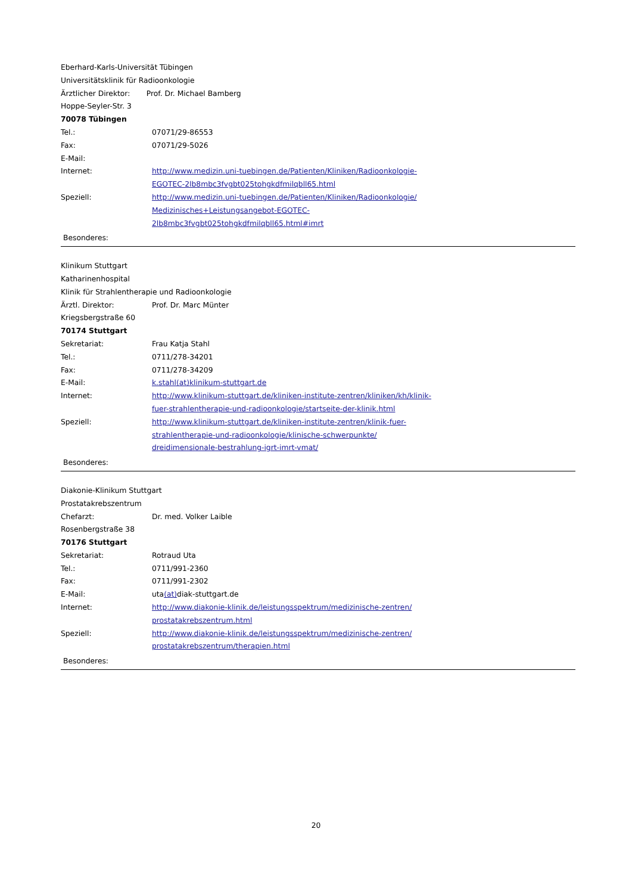Eberhard-Karls-Universität Tübingen
Universitätsklinik für Radioonkologie
Ärztlicher Direktor: Prof. Dr. Michael Bamberg
Hoppe-Seyler-Str. 3
70078 Tübingen
Tel.: 07071/29-86553
Fax: 07071/29-5026
E-Mail:
Internet: http://www.medizin.uni-tuebingen.de/Patienten/Kliniken/Radioonkologie-
EGOTEC-2lb8mbc3fvgbt025tohgkdfmilqbll65.html
Speziell: http://www.medizin.uni-tuebingen.de/Patienten/Kliniken/Radioonkologie/
Medizinisches+Leistungsangebot-EGOTEC-
2lb8mbc3fvgbt025tohgkdfmilqbll65.html#imrt
Besonderes:
Klinikum Stuttgart
Katharinenhospital
Klinik für Strahlentherapie und Radioonkologie
Ärztl. Direktor: Prof. Dr. Marc Münter
Kriegsbergstraße 60
70174 Stuttgart
Sekretariat: Frau Katja Stahl
Tel.: 0711/278-34201
Fax: 0711/278-34209
E-Mail: k.stahl(at)klinikum-stuttgart.de
Internet: http://www.klinikum-stuttgart.de/kliniken-institute-zentren/kliniken/kh/klinik-
fuer-strahlentherapie-und-radioonkologie/startseite-der-klinik.html
Speziell: http://www.klinikum-stuttgart.de/kliniken-institute-zentren/klinik-fuer-
strahlentherapie-und-radioonkologie/klinische-schwerpunkte/
dreidimensionale-bestrahlung-igrt-imrt-vmat/
Besonderes:
Diakonie-Klinikum Stuttgart
Prostatakrebszentrum
Chefarzt: Dr. med. Volker Laible
Rosenbergstraße 38
70176 Stuttgart
Sekretariat: Rotraud Uta
Tel.: 0711/991-2360
Fax: 0711/991-2302
E-Mail: uta(at) diak-stuttgart.de
Internet: http://www.diakonie-klinik.de/leistungsspektrum/medizinische-zentren/
prostatakrebszentrum.html
Speziell: http://www.diakonie-klinik.de/leistungsspektrum/medizinische-zentren/
prostatakrebszentrum/therapien.html
Besonderes:
20